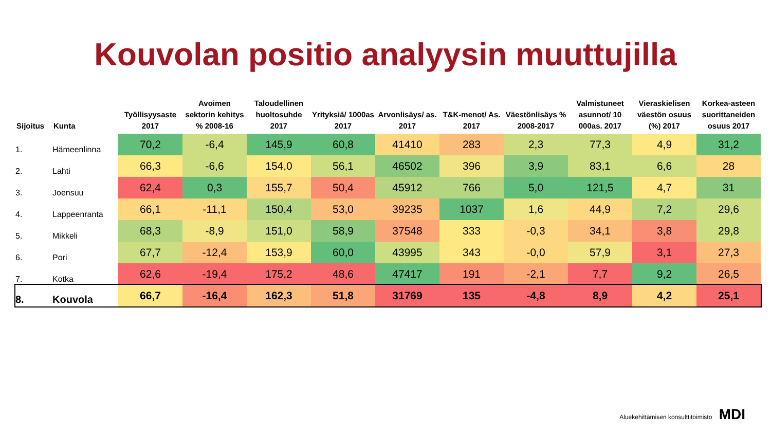Kouvolan positio analyysin muuttujilla
| Sijoitus | Kunta | Työllisyysaste 2017 | Avoimen sektorin kehitys % 2008-16 | Taloudellinen huoltosuhde 2017 | Yrityksiä/ 1000as 2017 | Arvonlisäys/ as. 2017 | T&K-menot/ As. 2017 | Väestönlisäys % 2008-2017 | Valmistuneet asunnot/ 10 000as. 2017 | Vieraskielisen väestön osuus (%) 2017 | Korkea-asteen suorittaneiden osuus 2017 |
| --- | --- | --- | --- | --- | --- | --- | --- | --- | --- | --- | --- |
| 1. | Hämeenlinna | 70,2 | -6,4 | 145,9 | 60,8 | 41410 | 283 | 2,3 | 77,3 | 4,9 | 31,2 |
| 2. | Lahti | 66,3 | -6,6 | 154,0 | 56,1 | 46502 | 396 | 3,9 | 83,1 | 6,6 | 28 |
| 3. | Joensuu | 62,4 | 0,3 | 155,7 | 50,4 | 45912 | 766 | 5,0 | 121,5 | 4,7 | 31 |
| 4. | Lappeenranta | 66,1 | -11,1 | 150,4 | 53,0 | 39235 | 1037 | 1,6 | 44,9 | 7,2 | 29,6 |
| 5. | Mikkeli | 68,3 | -8,9 | 151,0 | 58,9 | 37548 | 333 | -0,3 | 34,1 | 3,8 | 29,8 |
| 6. | Pori | 67,7 | -12,4 | 153,9 | 60,0 | 43995 | 343 | -0,0 | 57,9 | 3,1 | 27,3 |
| 7. | Kotka | 62,6 | -19,4 | 175,2 | 48,6 | 47417 | 191 | -2,1 | 7,7 | 9,2 | 26,5 |
| 8. | Kouvola | 66,7 | -16,4 | 162,3 | 51,8 | 31769 | 135 | -4,8 | 8,9 | 4,2 | 25,1 |
Aluekehittämisen konsulttitoimisto MDI